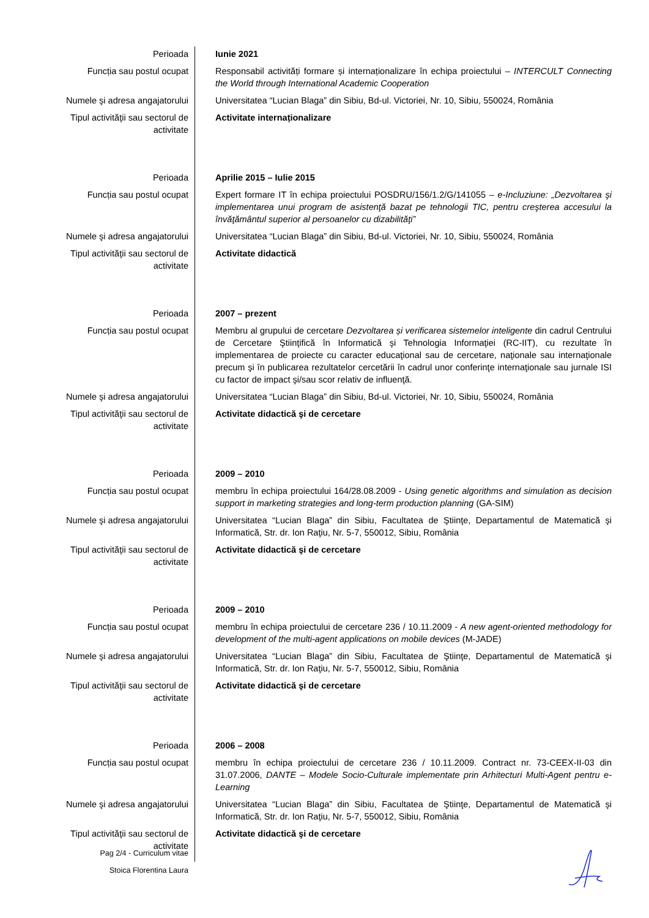| Perioada | Iunie 2021 |
| Funcția sau postul ocupat | Responsabil activități formare și internaționalizare în echipa proiectului – INTERCULT Connecting the World through International Academic Cooperation |
| Numele şi adresa angajatorului | Universitatea “Lucian Blaga” din Sibiu, Bd-ul. Victoriei, Nr. 10, Sibiu, 550024, România |
| Tipul activităţii sau sectorul de activitate | Activitate internaționalizare |
| Perioada | Aprilie 2015 – Iulie 2015 |
| Funcția sau postul ocupat | Expert formare IT în echipa proiectului POSDRU/156/1.2/G/141055 – e-Incluziune: „Dezvoltarea şi implementarea unui program de asistenţă bazat pe tehnologii TIC, pentru creşterea accesului la învăţământul superior al persoanelor cu dizabilităţi” |
| Numele şi adresa angajatorului | Universitatea “Lucian Blaga” din Sibiu, Bd-ul. Victoriei, Nr. 10, Sibiu, 550024, România |
| Tipul activităţii sau sectorul de activitate | Activitate didactică |
| Perioada | 2007 – prezent |
| Funcția sau postul ocupat | Membru al grupului de cercetare Dezvoltarea și verificarea sistemelor inteligente din cadrul Centrului de Cercetare Ştiinţifică în Informatică şi Tehnologia Informaţiei (RC-IIT), cu rezultate în implementarea de proiecte cu caracter educaţional sau de cercetare, naţionale sau internaţionale precum şi în publicarea rezultatelor cercetării în cadrul unor conferinţe internaţionale sau jurnale ISI cu factor de impact şi/sau scor relativ de influenţă. |
| Numele şi adresa angajatorului | Universitatea “Lucian Blaga” din Sibiu, Bd-ul. Victoriei, Nr. 10, Sibiu, 550024, România |
| Tipul activităţii sau sectorul de activitate | Activitate didactică şi de cercetare |
| Perioada | 2009 – 2010 |
| Funcția sau postul ocupat | membru în echipa proiectului 164/28.08.2009 - Using genetic algorithms and simulation as decision support in marketing strategies and long-term production planning (GA-SIM) |
| Numele şi adresa angajatorului | Universitatea “Lucian Blaga” din Sibiu, Facultatea de Ştiinţe, Departamentul de Matematică şi Informatică, Str. dr. Ion Raţiu, Nr. 5-7, 550012, Sibiu, România |
| Tipul activităţii sau sectorul de activitate | Activitate didactică şi de cercetare |
| Perioada | 2009 – 2010 |
| Funcția sau postul ocupat | membru în echipa proiectului de cercetare 236 / 10.11.2009 - A new agent-oriented methodology for development of the multi-agent applications on mobile devices (M-JADE) |
| Numele şi adresa angajatorului | Universitatea “Lucian Blaga” din Sibiu, Facultatea de Ştiinţe, Departamentul de Matematică şi Informatică, Str. dr. Ion Raţiu, Nr. 5-7, 550012, Sibiu, România |
| Tipul activităţii sau sectorul de activitate | Activitate didactică şi de cercetare |
| Perioada | 2006 – 2008 |
| Funcția sau postul ocupat | membru în echipa proiectului de cercetare 236 / 10.11.2009. Contract nr. 73-CEEX-II-03 din 31.07.2006, DANTE – Modele Socio-Culturale implementate prin Arhitecturi Multi-Agent pentru e-Learning |
| Numele şi adresa angajatorului | Universitatea “Lucian Blaga” din Sibiu, Facultatea de Ştiinţe, Departamentul de Matematică şi Informatică, Str. dr. Ion Raţiu, Nr. 5-7, 550012, Sibiu, România |
| Tipul activităţii sau sectorul de activitate | Activitate didactică şi de cercetare |
Pag 2/4 - Curriculum vitae
Stoica Florentina Laura